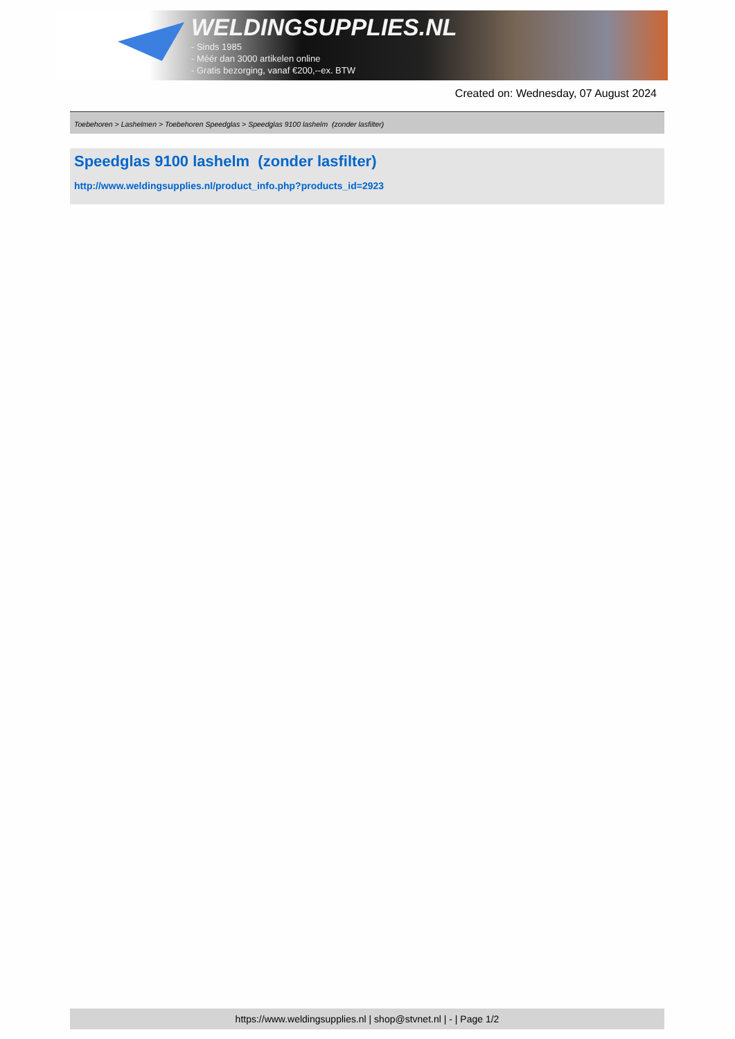WELDINGSUPPLIES.NL
- Sinds 1985
- Méér dan 3000 artikelen online
- Gratis bezorging, vanaf €200,--ex. BTW
Created on: Wednesday, 07 August 2024
Toebehoren > Lashelmen > Toebehoren Speedglas > Speedglas 9100 lashelm (zonder lasfilter)
Speedglas 9100 lashelm (zonder lasfilter)
http://www.weldingsupplies.nl/product_info.php?products_id=2923
https://www.weldingsupplies.nl | shop@stvnet.nl | - | Page 1/2